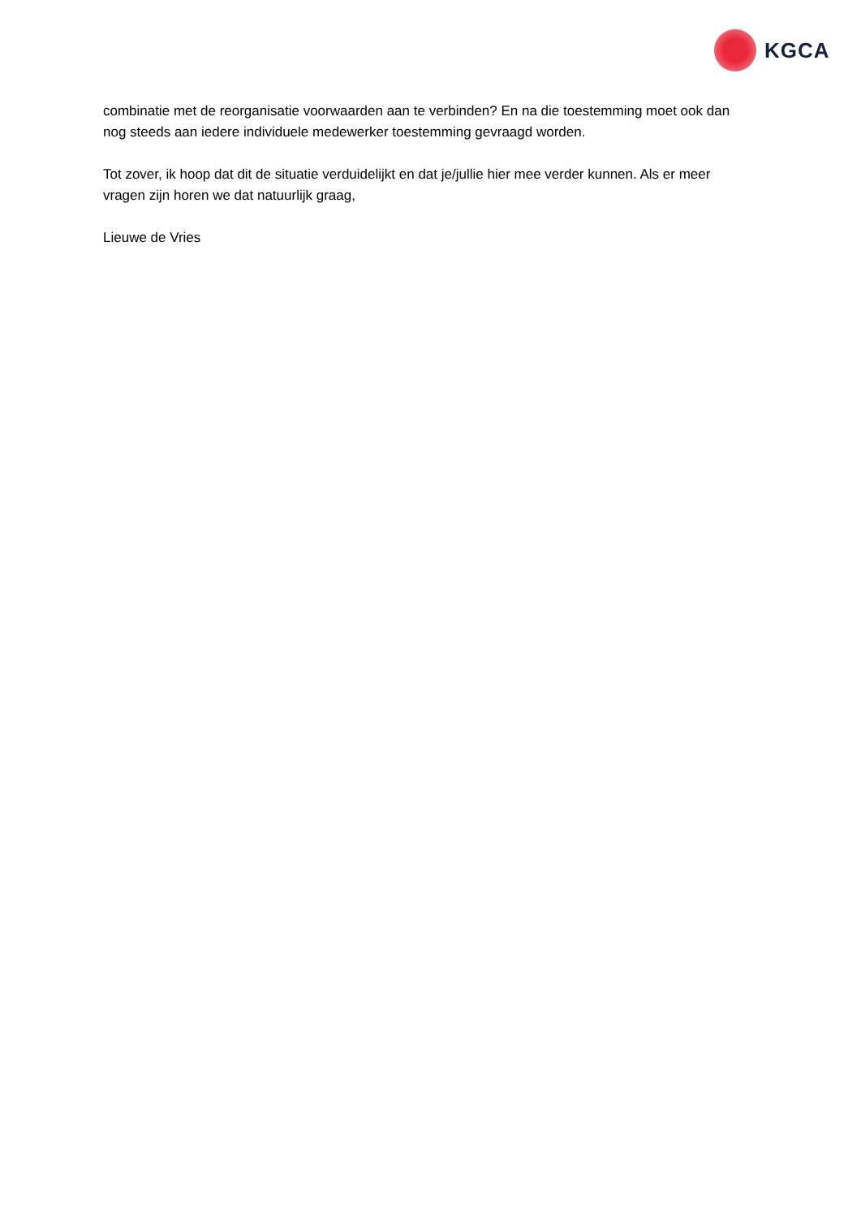KGCA
combinatie met de reorganisatie voorwaarden aan te verbinden? En na die toestemming moet ook dan nog steeds aan iedere individuele medewerker toestemming gevraagd worden.
Tot zover, ik hoop dat dit de situatie verduidelijkt en dat je/jullie hier mee verder kunnen. Als er meer vragen zijn horen we dat natuurlijk graag,
Lieuwe de Vries